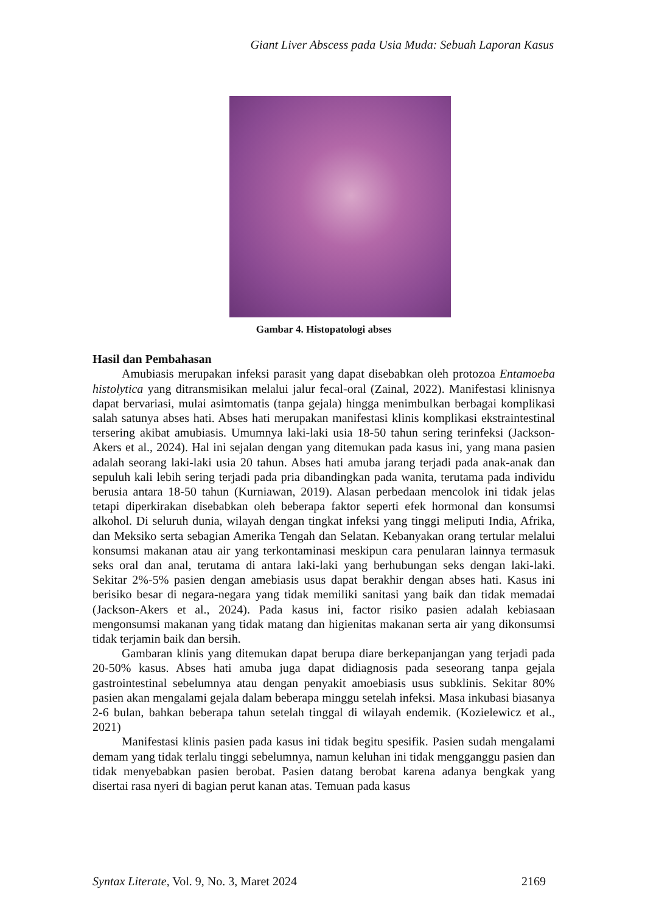Giant Liver Abscess pada Usia Muda: Sebuah Laporan Kasus
Gambar 4. Histopatologi abses
Hasil dan Pembahasan
Amubiasis merupakan infeksi parasit yang dapat disebabkan oleh protozoa Entamoeba histolytica yang ditransmisikan melalui jalur fecal-oral (Zainal, 2022). Manifestasi klinisnya dapat bervariasi, mulai asimtomatis (tanpa gejala) hingga menimbulkan berbagai komplikasi salah satunya abses hati. Abses hati merupakan manifestasi klinis komplikasi ekstraintestinal tersering akibat amubiasis. Umumnya laki-laki usia 18-50 tahun sering terinfeksi (Jackson-Akers et al., 2024). Hal ini sejalan dengan yang ditemukan pada kasus ini, yang mana pasien adalah seorang laki-laki usia 20 tahun. Abses hati amuba jarang terjadi pada anak-anak dan sepuluh kali lebih sering terjadi pada pria dibandingkan pada wanita, terutama pada individu berusia antara 18-50 tahun (Kurniawan, 2019). Alasan perbedaan mencolok ini tidak jelas tetapi diperkirakan disebabkan oleh beberapa faktor seperti efek hormonal dan konsumsi alkohol. Di seluruh dunia, wilayah dengan tingkat infeksi yang tinggi meliputi India, Afrika, dan Meksiko serta sebagian Amerika Tengah dan Selatan. Kebanyakan orang tertular melalui konsumsi makanan atau air yang terkontaminasi meskipun cara penularan lainnya termasuk seks oral dan anal, terutama di antara laki-laki yang berhubungan seks dengan laki-laki. Sekitar 2%-5% pasien dengan amebiasis usus dapat berakhir dengan abses hati. Kasus ini berisiko besar di negara-negara yang tidak memiliki sanitasi yang baik dan tidak memadai (Jackson-Akers et al., 2024). Pada kasus ini, factor risiko pasien adalah kebiasaan mengonsumsi makanan yang tidak matang dan higienitas makanan serta air yang dikonsumsi tidak terjamin baik dan bersih.
Gambaran klinis yang ditemukan dapat berupa diare berkepanjangan yang terjadi pada 20-50% kasus. Abses hati amuba juga dapat didiagnosis pada seseorang tanpa gejala gastrointestinal sebelumnya atau dengan penyakit amoebiasis usus subklinis. Sekitar 80% pasien akan mengalami gejala dalam beberapa minggu setelah infeksi. Masa inkubasi biasanya 2-6 bulan, bahkan beberapa tahun setelah tinggal di wilayah endemik. (Kozielewicz et al., 2021)
Manifestasi klinis pasien pada kasus ini tidak begitu spesifik. Pasien sudah mengalami demam yang tidak terlalu tinggi sebelumnya, namun keluhan ini tidak mengganggu pasien dan tidak menyebabkan pasien berobat. Pasien datang berobat karena adanya bengkak yang disertai rasa nyeri di bagian perut kanan atas. Temuan pada kasus
Syntax Literate, Vol. 9, No. 3, Maret 2024 2169